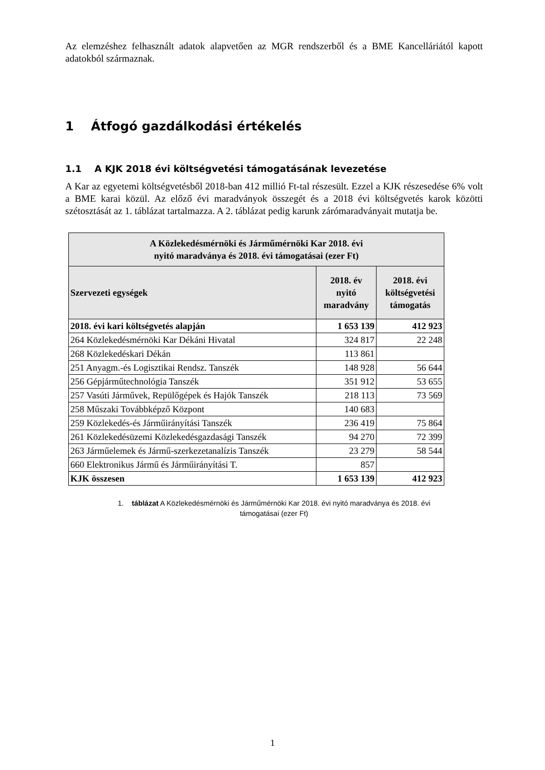Az elemzéshez felhasznált adatok alapvetően az MGR rendszerből és a BME Kancelláriától kapott adatokból származnak.
1 Átfogó gazdálkodási értékelés
1.1 A KJK 2018 évi költségvetési támogatásának levezetése
A Kar az egyetemi költségvetésből 2018-ban 412 millió Ft-tal részesült. Ezzel a KJK részesedése 6% volt a BME karai közül. Az előző évi maradványok összegét és a 2018 évi költségvetés karok közötti szétosztását az 1. táblázat tartalmazza. A 2. táblázat pedig karunk zárómaradványait mutatja be.
| A Közlekedésmérnöki és Járműmérnöki Kar 2018. évi nyitó maradványa és 2018. évi támogatásai (ezer Ft) | | |
| --- | --- | --- |
| Szervezeti egységek | 2018. év nyitó maradvány | 2018. évi költségvetési támogatás |
| 2018. évi kari költségvetés alapján | 1 653 139 | 412 923 |
| 264 Közlekedésmérnöki Kar Dékáni Hivatal | 324 817 | 22 248 |
| 268 Közlekedéskari Dékán | 113 861 | |
| 251 Anyagm.-és Logisztikai Rendsz. Tanszék | 148 928 | 56 644 |
| 256 Gépjárműtechnológia Tanszék | 351 912 | 53 655 |
| 257 Vasúti Járművek, Repülőgépek és Hajók Tanszék | 218 113 | 73 569 |
| 258 Műszaki Továbbképző Központ | 140 683 | |
| 259 Közlekedés-és Járműirányítási Tanszék | 236 419 | 75 864 |
| 261 Közlekedésüzemi Közlekedésgazdasági Tanszék | 94 270 | 72 399 |
| 263 Járműelemek és Jármű-szerkezetanalízis Tanszék | 23 279 | 58 544 |
| 660 Elektronikus Jármű és Járműirányítási T. | 857 | |
| KJK összesen | 1 653 139 | 412 923 |
1. táblázat A Közlekedésmérnöki és Járműmérnöki Kar 2018. évi nyitó maradványa és 2018. évi
támogatásai (ezer Ft)
1